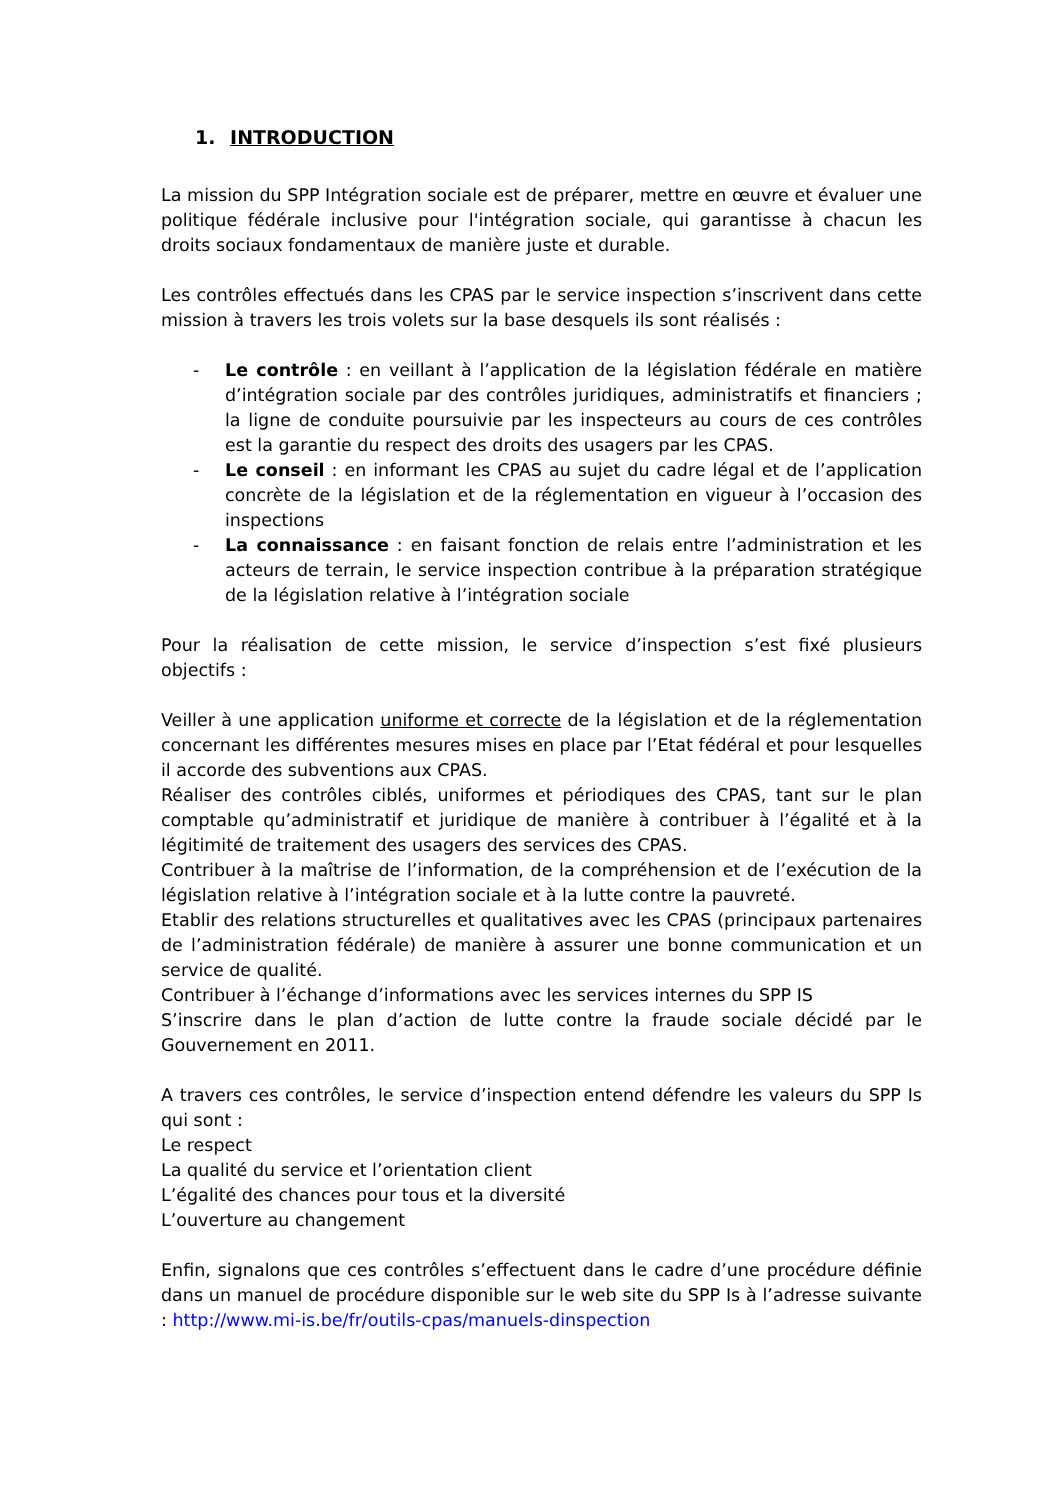1. INTRODUCTION
La mission du SPP Intégration sociale est de préparer, mettre en œuvre et évaluer une politique fédérale inclusive pour l'intégration sociale, qui garantisse à chacun les droits sociaux fondamentaux de manière juste et durable.
Les contrôles effectués dans les CPAS par le service inspection s’inscrivent dans cette mission à travers les trois volets sur la base desquels ils sont réalisés :
- Le contrôle : en veillant à l’application de la législation fédérale en matière d’intégration sociale par des contrôles juridiques, administratifs et financiers ; la ligne de conduite poursuivie par les inspecteurs au cours de ces contrôles est la garantie du respect des droits des usagers par les CPAS.
- Le conseil : en informant les CPAS au sujet du cadre légal et de l’application concrète de la législation et de la réglementation en vigueur à l’occasion des inspections
- La connaissance : en faisant fonction de relais entre l’administration et les acteurs de terrain, le service inspection contribue à la préparation stratégique de la législation relative à l’intégration sociale
Pour la réalisation de cette mission, le service d’inspection s’est fixé plusieurs objectifs :
Veiller à une application uniforme et correcte de la législation et de la réglementation concernant les différentes mesures mises en place par l’Etat fédéral et pour lesquelles il accorde des subventions aux CPAS.
Réaliser des contrôles ciblés, uniformes et périodiques des CPAS, tant sur le plan comptable qu’administratif et juridique de manière à contribuer à l’égalité et à la légitimité de traitement des usagers des services des CPAS.
Contribuer à la maîtrise de l’information, de la compréhension et de l’exécution de la législation relative à l’intégration sociale et à la lutte contre la pauvreté.
Etablir des relations structurelles et qualitatives avec les CPAS (principaux partenaires de l’administration fédérale) de manière à assurer une bonne communication et un service de qualité.
Contribuer à l’échange d’informations avec les services internes du SPP IS
S’inscrire dans le plan d’action de lutte contre la fraude sociale décidé par le Gouvernement en 2011.
A travers ces contrôles, le service d’inspection entend défendre les valeurs du SPP Is qui sont :
Le respect
La qualité du service et l’orientation client
L’égalité des chances pour tous et la diversité
L’ouverture au changement
Enfin, signalons que ces contrôles s’effectuent dans le cadre d’une procédure définie dans un manuel de procédure disponible sur le web site du SPP Is à l’adresse suivante : http://www.mi-is.be/fr/outils-cpas/manuels-dinspection